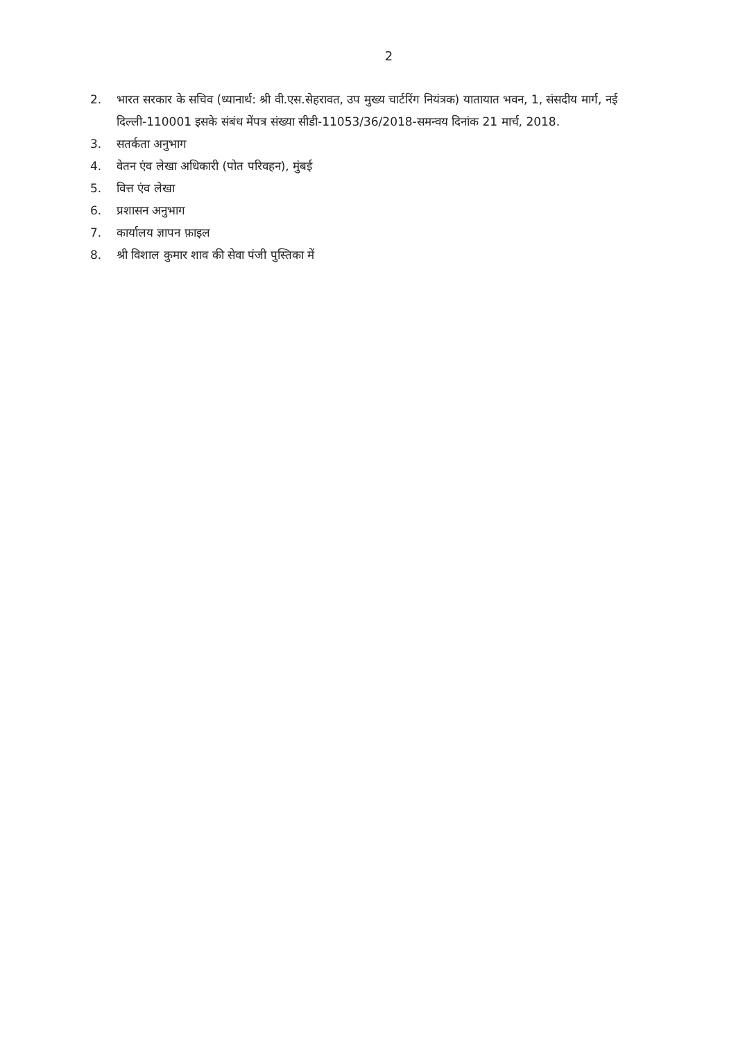2
2. भारत सरकार के सचिव (ध्यानार्थ: श्री वी.एस.सेहरावत, उप मुख्य चार्टरिंग नियंत्रक) यातायात भवन, 1, संसदीय मार्ग, नई दिल्ली-110001 इसके संबंध मेंपत्र संख्या सीडी-11053/36/2018-समन्वय दिनांक 21 मार्च, 2018.
3. सतर्कता अनुभाग
4. वेतन एंव लेखा अधिकारी (पोत परिवहन), मुंबई
5. वित्त एंव लेखा
6. प्रशासन अनुभाग
7. कार्यालय ज्ञापन फ़ाइल
8. श्री विशाल कुमार शाव की सेवा पंजी पुस्तिका में